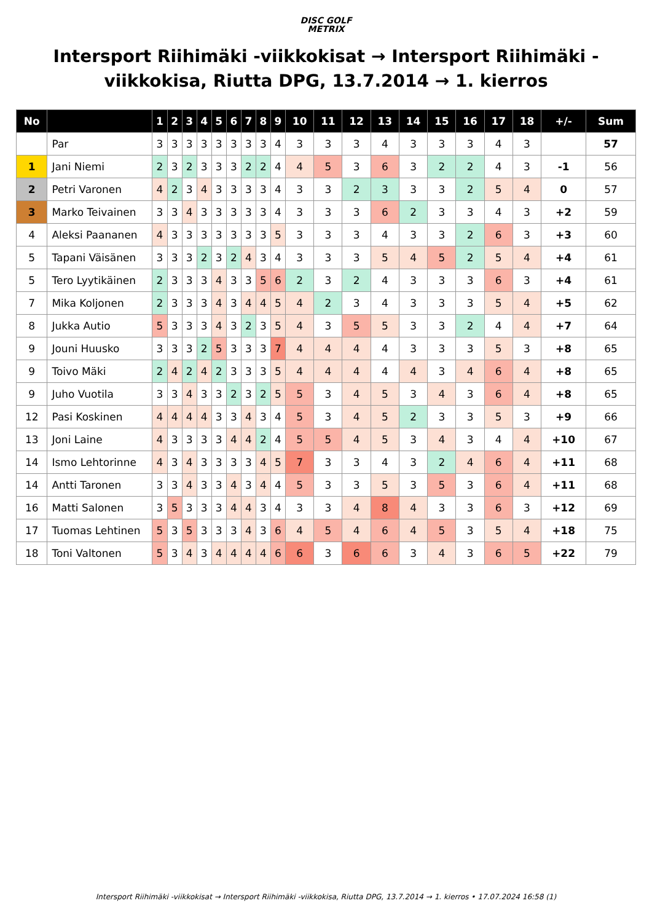DISC GOLF
METRIX
Intersport Riihimäki -viikkokisat → Intersport Riihimäki -viikkokisa, Riutta DPG, 13.7.2014 → 1. kierros
| No | | 1 | 2 | 3 | 4 | 5 | 6 | 7 | 8 | 9 | 10 | 11 | 12 | 13 | 14 | 15 | 16 | 17 | 18 | +/- | Sum |
| --- | --- | --- | --- | --- | --- | --- | --- | --- | --- | --- | --- | --- | --- | --- | --- | --- | --- | --- | --- | --- | --- |
| | Par | 3 | 3 | 3 | 3 | 3 | 3 | 3 | 3 | 4 | 3 | 3 | 3 | 4 | 3 | 3 | 3 | 4 | 3 | | 57 |
| 1 | Jani Niemi | 2 | 3 | 2 | 3 | 3 | 3 | 2 | 2 | 4 | 4 | 5 | 3 | 6 | 3 | 2 | 2 | 4 | 3 | -1 | 56 |
| 2 | Petri Varonen | 4 | 2 | 3 | 4 | 3 | 3 | 3 | 3 | 4 | 3 | 3 | 2 | 3 | 3 | 3 | 2 | 5 | 4 | 0 | 57 |
| 3 | Marko Teivainen | 3 | 3 | 4 | 3 | 3 | 3 | 3 | 3 | 4 | 3 | 3 | 3 | 6 | 2 | 3 | 3 | 4 | 3 | +2 | 59 |
| 4 | Aleksi Paananen | 4 | 3 | 3 | 3 | 3 | 3 | 3 | 3 | 5 | 3 | 3 | 3 | 4 | 3 | 3 | 2 | 6 | 3 | +3 | 60 |
| 5 | Tapani Väisänen | 3 | 3 | 3 | 2 | 3 | 2 | 4 | 3 | 4 | 3 | 3 | 3 | 5 | 4 | 5 | 2 | 5 | 4 | +4 | 61 |
| 5 | Tero Lyytikäinen | 2 | 3 | 3 | 3 | 4 | 3 | 3 | 5 | 6 | 2 | 3 | 2 | 4 | 3 | 3 | 3 | 6 | 3 | +4 | 61 |
| 7 | Mika Koljonen | 2 | 3 | 3 | 3 | 4 | 3 | 4 | 4 | 5 | 4 | 2 | 3 | 4 | 3 | 3 | 3 | 5 | 4 | +5 | 62 |
| 8 | Jukka Autio | 5 | 3 | 3 | 3 | 4 | 3 | 2 | 3 | 5 | 4 | 3 | 5 | 5 | 3 | 3 | 2 | 4 | 4 | +7 | 64 |
| 9 | Jouni Huusko | 3 | 3 | 3 | 2 | 5 | 3 | 3 | 3 | 7 | 4 | 4 | 4 | 4 | 3 | 3 | 3 | 5 | 3 | +8 | 65 |
| 9 | Toivo Mäki | 2 | 4 | 2 | 4 | 2 | 3 | 3 | 3 | 5 | 4 | 4 | 4 | 4 | 4 | 3 | 4 | 6 | 4 | +8 | 65 |
| 9 | Juho Vuotila | 3 | 3 | 4 | 3 | 3 | 2 | 3 | 2 | 5 | 5 | 3 | 4 | 5 | 3 | 4 | 3 | 6 | 4 | +8 | 65 |
| 12 | Pasi Koskinen | 4 | 4 | 4 | 4 | 3 | 3 | 4 | 3 | 4 | 5 | 3 | 4 | 5 | 2 | 3 | 3 | 5 | 3 | +9 | 66 |
| 13 | Joni Laine | 4 | 3 | 3 | 3 | 3 | 4 | 4 | 2 | 4 | 5 | 5 | 4 | 5 | 3 | 4 | 3 | 4 | 4 | +10 | 67 |
| 14 | Ismo Lehtorinne | 4 | 3 | 4 | 3 | 3 | 3 | 3 | 4 | 5 | 7 | 3 | 3 | 4 | 3 | 2 | 4 | 6 | 4 | +11 | 68 |
| 14 | Antti Taronen | 3 | 3 | 4 | 3 | 3 | 4 | 3 | 4 | 4 | 5 | 3 | 3 | 5 | 3 | 5 | 3 | 6 | 4 | +11 | 68 |
| 16 | Matti Salonen | 3 | 5 | 3 | 3 | 3 | 4 | 4 | 3 | 4 | 3 | 3 | 4 | 8 | 4 | 3 | 3 | 6 | 3 | +12 | 69 |
| 17 | Tuomas Lehtinen | 5 | 3 | 5 | 3 | 3 | 3 | 4 | 3 | 6 | 4 | 5 | 4 | 6 | 4 | 5 | 3 | 5 | 4 | +18 | 75 |
| 18 | Toni Valtonen | 5 | 3 | 4 | 3 | 4 | 4 | 4 | 4 | 6 | 6 | 3 | 6 | 6 | 3 | 4 | 3 | 6 | 5 | +22 | 79 |
Intersport Riihimäki -viikkokisat → Intersport Riihimäki -viikkokisa, Riutta DPG, 13.7.2014 → 1. kierros • 17.07.2024 16:58 (1)